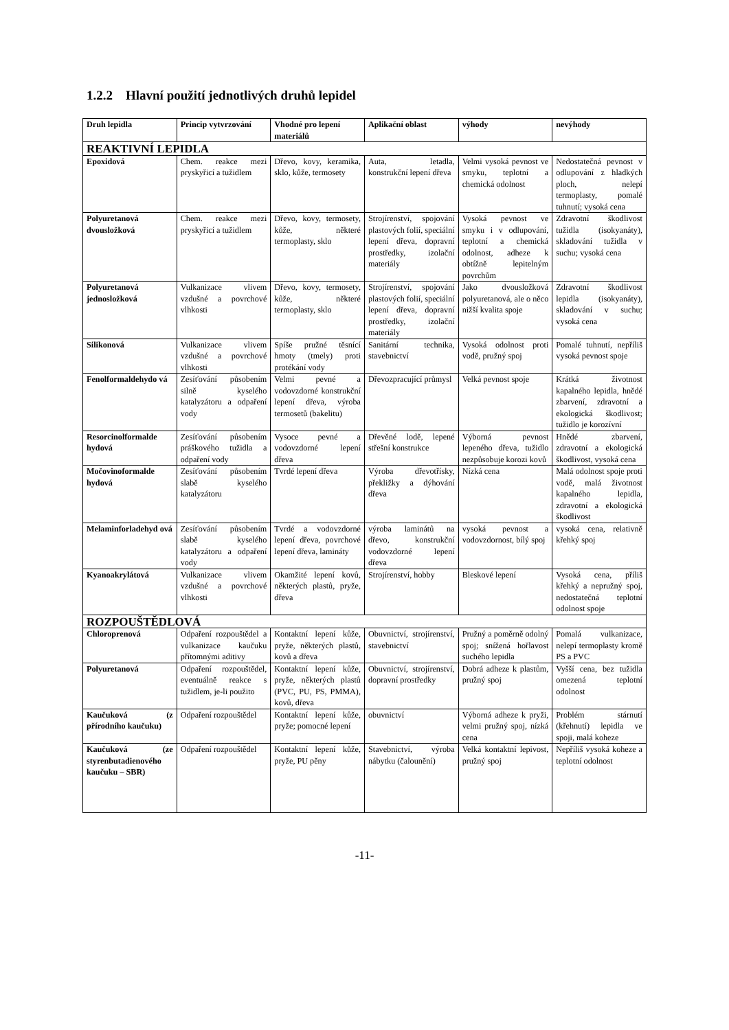1.2.2 Hlavní použití jednotlivých druhů lepidel
| Druh lepidla | Princip vytvrzování | Vhodné pro lepení materiálů | Aplikační oblast | výhody | nevýhody |
| --- | --- | --- | --- | --- | --- |
| REAKTIVNÍ LEPIDLA | | | | | |
| Epoxidová | Chem. reakce mezi pryskyřicí a tužidlem | Dřevo, kovy, keramika, sklo, kůže, termosety | Auta, letadla, konstrukční lepení dřeva | Velmi vysoká pevnost ve smyku, teplotní a chemická odolnost | Nedostatečná pevnost v odlupování z hladkých ploch, nelepí termoplasty, pomalé tuhnutí; vysoká cena |
| Polyuretanová dvousložková | Chem. reakce mezi pryskyřicí a tužidlem | Dřevo, kovy, termosety, kůže, některé termoplasty, sklo | Strojírenství, spojování plastových folií, speciální lepení dřeva, dopravní prostředky, izolační materiály | Vysoká pevnost ve smyku i v odlupování, teplotní a chemická odolnost, adheze k obtížně lepitelným povrchům | Zdravotní škodlivost tužidla (isokyanáty), skladování tužidla v suchu; vysoká cena |
| Polyuretanová jednosložková | Vulkanizace vlivem vzdušné a povrchové vlhkosti | Dřevo, kovy, termosety, kůže, některé termoplasty, sklo | Strojírenství, spojování plastových folií, speciální lepení dřeva, dopravní prostředky, izolační materiály | Jako dvousložková polyuretanová, ale o něco nižší kvalita spoje | Zdravotní škodlivost lepidla (isokyanáty), skladování v suchu; vysoká cena |
| Silikonová | Vulkanizace vlivem vzdušné a povrchové vlhkosti | Spíše pružné těsnící hmoty (tmely) proti protékání vody | Sanitární technika, stavebnictví | Vysoká odolnost proti vodě, pružný spoj | Pomalé tuhnutí, nepříliš vysoká pevnost spoje |
| Fenolformaldehydo vá | Zesíťování působením silně kyselého katalyzátoru a odpaření vody | Velmi pevné a vodovzdorné konstrukční lepení dřeva, výroba termosetů (bakelitu) | Dřevozpracující průmysl | Velká pevnost spoje | Krátká životnost kapalného lepidla, hnědé zbarvení, zdravotní a ekologická škodlivost; tužidlo je korozívní |
| Resorcinolformalde hydová | Zesíťování působením práškového tužidla a odpaření vody | Vysoce pevné a vodovzdorné lepení dřeva | Dřevěné lodě, lepené střešní konstrukce | Výborná pevnost lepeného dřeva, tužidlo nezpůsobuje korozi kovů | Hnědé zbarvení, zdravotní a ekologická škodlivost, vysoká cena |
| Močovinoformalde hydová | Zesíťování působením slabě kyselého katalyzátoru | Tvrdé lepení dřeva | Výroba dřevotřísky, překližky a dýhování dřeva | Nízká cena | Malá odolnost spoje proti vodě, malá životnost kapalného lepidla, zdravotní a ekologická škodlivost |
| Melaminforladehyd ová | Zesíťování působením slabě kyselého katalyzátoru a odpaření vody | Tvrdé a vodovzdorné lepení dřeva, povrchové lepení dřeva, lamináty | výroba laminátů na dřevo, konstrukční vodovzdorné lepení dřeva | vysoká pevnost a vodovzdornost, bílý spoj | vysoká cena, relativně křehký spoj |
| Kyanoakrylátová | Vulkanizace vlivem vzdušné a povrchové vlhkosti | Okamžité lepení kovů, některých plastů, pryže, dřeva | Strojírenství, hobby | Bleskové lepení | Vysoká cena, příliš křehký a nepružný spoj, nedostatečná teplotní odolnost spoje |
| ROZPOUŠTĚDLOVÁ | | | | | |
| Chloroprenová | Odpaření rozpouštědel a vulkanizace kaučuku přítomnými aditivy | Kontaktní lepení kůže, pryže, některých plastů, kovů a dřeva | Obuvnictví, strojírenství, stavebnictví | Pružný a poměrně odolný spoj; snížená hořlavost suchého lepidla | Pomalá vulkanizace, nelepí termoplasty kromě PS a PVC |
| Polyuretanová | Odpaření rozpouštědel, eventuálně reakce s tužidlem, je-li použito | Kontaktní lepení kůže, pryže, některých plastů (PVC, PU, PS, PMMA), kovů, dřeva | Obuvnictví, strojírenství, dopravní prostředky | Dobrá adheze k plastům, pružný spoj | Vyšší cena, bez tužidla omezená teplotní odolnost |
| Kaučuková (z přírodního kaučuku) | Odpaření rozpouštědel | Kontaktní lepení kůže, pryže; pomocné lepení | obuvnictví | Výborná adheze k pryži, velmi pružný spoj, nízká cena | Problém stárnutí (křehnutí) lepidla ve spoji, malá koheze |
| Kaučuková (ze styrenbutadienového kaučuku – SBR) | Odpaření rozpouštědel | Kontaktní lepení kůže, pryže, PU pěny | Stavebnictví, výroba nábytku (čalounění) | Velká kontaktní lepivost, pružný spoj | Nepříliš vysoká koheze a teplotní odolnost |
-11-